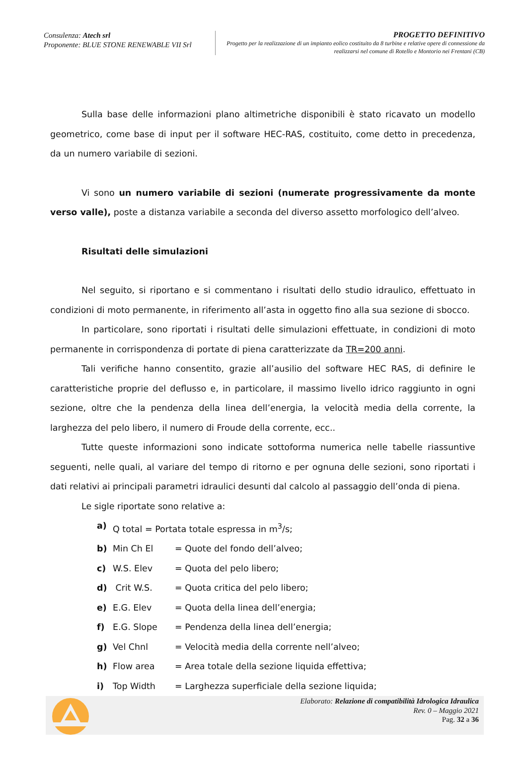Consulenza: Atech srl
Proponente: BLUE STONE RENEWABLE VII Srl
PROGETTO DEFINITIVO
Progetto per la realizzazione di un impianto eolico costituito da 8 turbine e relative opere di connessione da realizzarsi nel comune di Rotello e Montorio nei Frentani (CB)
Sulla base delle informazioni plano altimetriche disponibili è stato ricavato un modello geometrico, come base di input per il software HEC-RAS, costituito, come detto in precedenza, da un numero variabile di sezioni.
Vi sono un numero variabile di sezioni (numerate progressivamente da monte verso valle), poste a distanza variabile a seconda del diverso assetto morfologico dell’alveo.
Risultati delle simulazioni
Nel seguito, si riportano e si commentano i risultati dello studio idraulico, effettuato in condizioni di moto permanente, in riferimento all’asta in oggetto fino alla sua sezione di sbocco.
In particolare, sono riportati i risultati delle simulazioni effettuate, in condizioni di moto permanente in corrispondenza di portate di piena caratterizzate da TR=200 anni.
Tali verifiche hanno consentito, grazie all’ausilio del software HEC RAS, di definire le caratteristiche proprie del deflusso e, in particolare, il massimo livello idrico raggiunto in ogni sezione, oltre che la pendenza della linea dell’energia, la velocità media della corrente, la larghezza del pelo libero, il numero di Froude della corrente, ecc..
Tutte queste informazioni sono indicate sottoforma numerica nelle tabelle riassuntive seguenti, nelle quali, al variare del tempo di ritorno e per ognuna delle sezioni, sono riportati i dati relativi ai principali parametri idraulici desunti dal calcolo al passaggio dell’onda di piena.
Le sigle riportate sono relative a:
a) Q total = Portata totale espressa in m<sup>3</sup>/s;
b) Min Ch El = Quote del fondo dell’alveo;
c) W.S. Elev = Quota del pelo libero;
d) Crit W.S. = Quota critica del pelo libero;
e) E.G. Elev = Quota della linea dell’energia;
f) E.G. Slope = Pendenza della linea dell’energia;
g) Vel Chnl = Velocità media della corrente nell’alveo;
h) Flow area = Area totale della sezione liquida effettiva;
i) Top Width = Larghezza superficiale della sezione liquida;
Elaborato: Relazione di compatibilità Idrologica Idraulica
Rev. 0 – Maggio 2021
Pag. 32 a 36